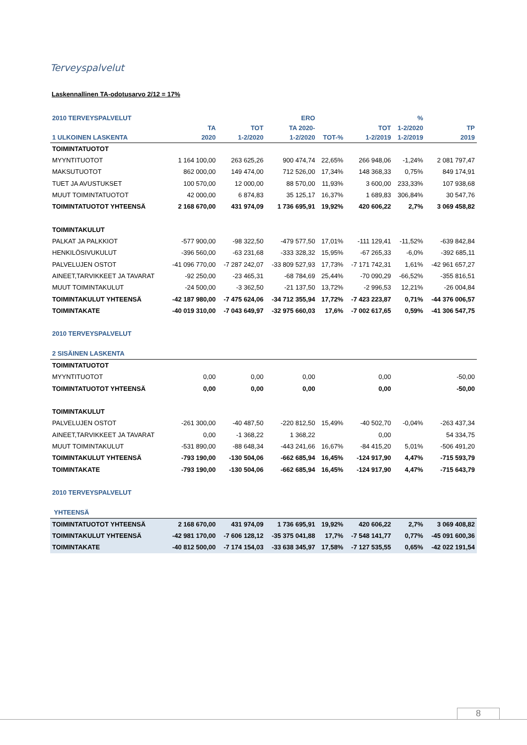Terveyspalvelut
Laskennallinen TA-odotusarvo 2/12 = 17%
| 2010 TERVEYSPALVELUT | | | ERO | | | % | |
| --- | --- | --- | --- | --- | --- | --- | --- |
| | TA | TOT | TA 2020- | | TOT | 1-2/2020 | TP |
| 1 ULKOINEN LASKENTA | 2020 | 1-2/2020 | 1-2/2020 | TOT-% | 1-2/2019 | 1-2/2019 | 2019 |
| TOIMINTATUOTOT | | | | | | | |
| MYYNTITUOTOT | 1 164 100,00 | 263 625,26 | 900 474,74 | 22,65% | 266 948,06 | -1,24% | 2 081 797,47 |
| MAKSUTUOTOT | 862 000,00 | 149 474,00 | 712 526,00 | 17,34% | 148 368,33 | 0,75% | 849 174,91 |
| TUET JA AVUSTUKSET | 100 570,00 | 12 000,00 | 88 570,00 | 11,93% | 3 600,00 | 233,33% | 107 938,68 |
| MUUT TOIMINTATUOTOT | 42 000,00 | 6 874,83 | 35 125,17 | 16,37% | 1 689,83 | 306,84% | 30 547,76 |
| TOIMINTATUOTOT YHTEENSÄ | 2 168 670,00 | 431 974,09 | 1 736 695,91 | 19,92% | 420 606,22 | 2,7% | 3 069 458,82 |
| TOIMINTAKULUT | | | | | | | |
| PALKAT JA PALKKIOT | -577 900,00 | -98 322,50 | -479 577,50 | 17,01% | -111 129,41 | -11,52% | -639 842,84 |
| HENKILÖSIVUKULUT | -396 560,00 | -63 231,68 | -333 328,32 | 15,95% | -67 265,33 | -6,0% | -392 685,11 |
| PALVELUJEN OSTOT | -41 096 770,00 | -7 287 242,07 | -33 809 527,93 | 17,73% | -7 171 742,31 | 1,61% | -42 961 657,27 |
| AINEET,TARVIKKEET JA TAVARAT | -92 250,00 | -23 465,31 | -68 784,69 | 25,44% | -70 090,29 | -66,52% | -355 816,51 |
| MUUT TOIMINTAKULUT | -24 500,00 | -3 362,50 | -21 137,50 | 13,72% | -2 996,53 | 12,21% | -26 004,84 |
| TOIMINTAKULUT YHTEENSÄ | -42 187 980,00 | -7 475 624,06 | -34 712 355,94 | 17,72% | -7 423 223,87 | 0,71% | -44 376 006,57 |
| TOIMINTAKATE | -40 019 310,00 | -7 043 649,97 | -32 975 660,03 | 17,6% | -7 002 617,65 | 0,59% | -41 306 547,75 |
| 2010 TERVEYSPALVELUT | | | | | | | |
| 2 SISÄINEN LASKENTA | | | | | | | |
| TOIMINTATUOTOT | | | | | | | |
| MYYNTITUOTOT | 0,00 | 0,00 | 0,00 | | 0,00 | | -50,00 |
| TOIMINTATUOTOT YHTEENSÄ | 0,00 | 0,00 | 0,00 | | 0,00 | | -50,00 |
| TOIMINTAKULUT | | | | | | | |
| PALVELUJEN OSTOT | -261 300,00 | -40 487,50 | -220 812,50 | 15,49% | -40 502,70 | -0,04% | -263 437,34 |
| AINEET,TARVIKKEET JA TAVARAT | 0,00 | -1 368,22 | 1 368,22 | | 0,00 | | 54 334,75 |
| MUUT TOIMINTAKULUT | -531 890,00 | -88 648,34 | -443 241,66 | 16,67% | -84 415,20 | 5,01% | -506 491,20 |
| TOIMINTAKULUT YHTEENSÄ | -793 190,00 | -130 504,06 | -662 685,94 | 16,45% | -124 917,90 | 4,47% | -715 593,79 |
| TOIMINTAKATE | -793 190,00 | -130 504,06 | -662 685,94 | 16,45% | -124 917,90 | 4,47% | -715 643,79 |
| 2010 TERVEYSPALVELUT | | | | | | | |
| YHTEENSÄ | | | | | | | |
| TOIMINTATUOTOT YHTEENSÄ | 2 168 670,00 | 431 974,09 | 1 736 695,91 | 19,92% | 420 606,22 | 2,7% | 3 069 408,82 |
| TOIMINTAKULUT YHTEENSÄ | -42 981 170,00 | -7 606 128,12 | -35 375 041,88 | 17,7% | -7 548 141,77 | 0,77% | -45 091 600,36 |
| TOIMINTAKATE | -40 812 500,00 | -7 174 154,03 | -33 638 345,97 | 17,58% | -7 127 535,55 | 0,65% | -42 022 191,54 |
8